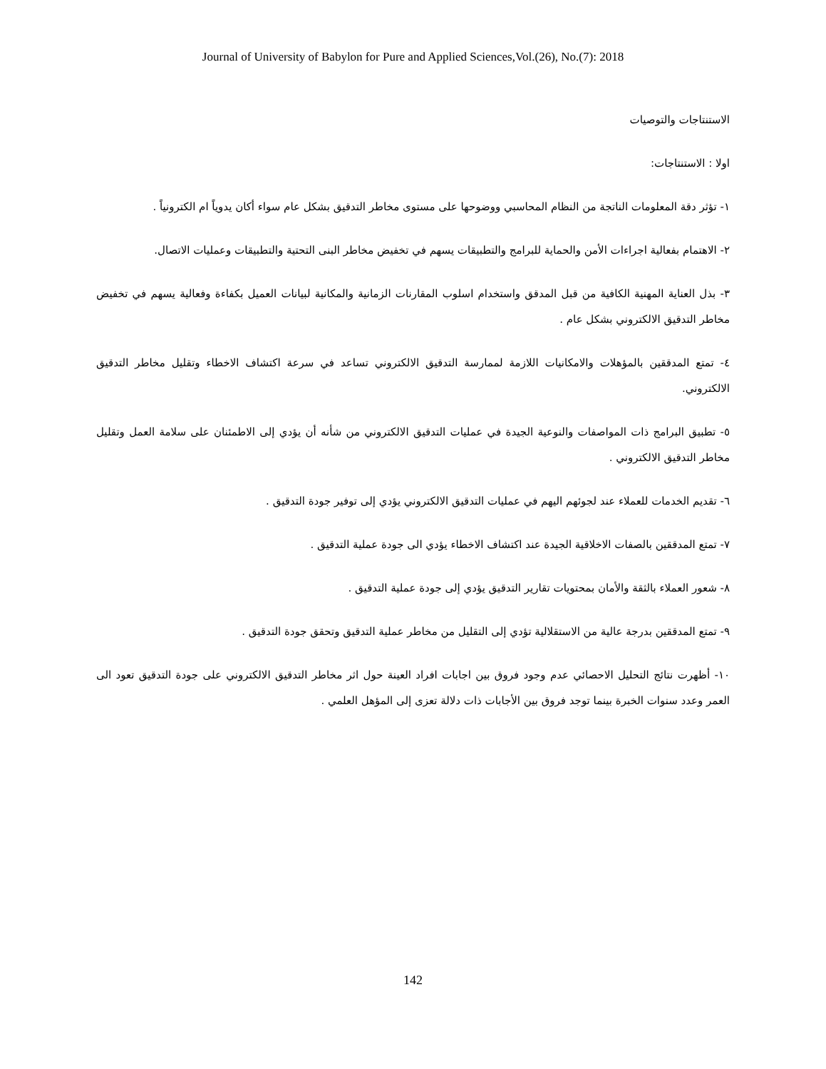Journal of University of Babylon for Pure and Applied Sciences,Vol.(26), No.(7): 2018
الاستنتاجات والتوصيات
اولا : الاستنتاجات:
١- تؤثر دقة المعلومات الناتجة من النظام المحاسبي ووضوحها على مستوى مخاطر التدقيق بشكل عام سواء أكان يدوياً ام الكترونياً .
٢- الاهتمام بفعالية اجراءات الأمن والحماية للبرامج والتطبيقات يسهم في تخفيض مخاطر البنى التحتية والتطبيقات وعمليات الاتصال.
٣- بذل العناية المهنية الكافية من قبل المدقق واستخدام اسلوب المقارنات الزمانية والمكانية لبيانات العميل بكفاءة وفعالية يسهم في تخفيض مخاطر التدقيق الالكتروني بشكل عام .
٤- تمتع المدققين بالمؤهلات والامكانيات اللازمة لممارسة التدقيق الالكتروني تساعد في سرعة اكتشاف الاخطاء وتقليل مخاطر التدقيق الالكتروني.
٥- تطبيق البرامج ذات المواصفات والنوعية الجيدة في عمليات التدقيق الالكتروني من شأنه أن يؤدي إلى الاطمئنان على سلامة العمل وتقليل مخاطر التدقيق الالكتروني .
٦- تقديم الخدمات للعملاء عند لجوئهم اليهم في عمليات التدقيق الالكتروني يؤدي إلى توفير جودة التدقيق .
٧- تمتع المدققين بالصفات الاخلاقية الجيدة عند اكتشاف الاخطاء يؤدي الى جودة عملية التدقيق .
٨- شعور العملاء بالثقة والأمان بمحتويات تقارير التدقيق يؤدي إلى جودة عملية التدقيق .
٩- تمتع المدققين بدرجة عالية من الاستقلالية تؤدي إلى التقليل من مخاطر عملية التدقيق وتحقق جودة التدقيق .
١٠- أظهرت نتائج التحليل الاحصائي عدم وجود فروق بين اجابات افراد العينة حول اثر مخاطر التدقيق الالكتروني على جودة التدقيق تعود الى العمر وعدد سنوات الخبرة بينما توجد فروق بين الأجابات ذات دلالة تعزى إلى المؤهل العلمي .
142